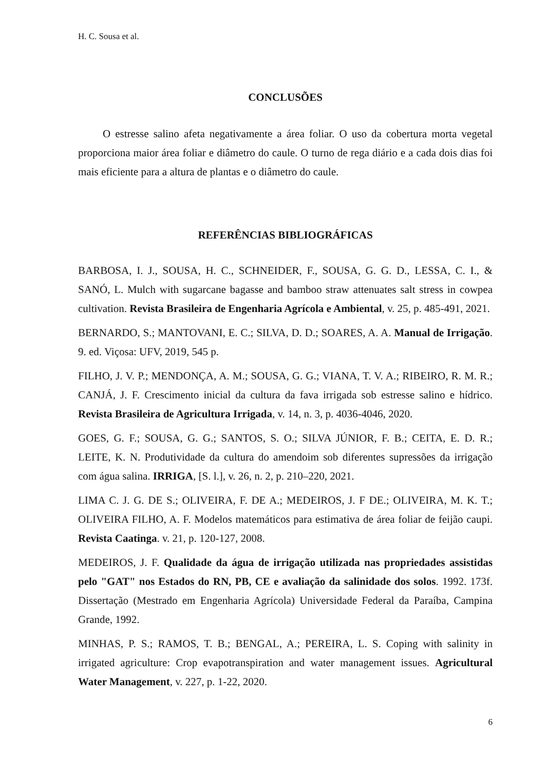H. C. Sousa et al.
CONCLUSÕES
O estresse salino afeta negativamente a área foliar. O uso da cobertura morta vegetal proporciona maior área foliar e diâmetro do caule. O turno de rega diário e a cada dois dias foi mais eficiente para a altura de plantas e o diâmetro do caule.
REFERÊNCIAS BIBLIOGRÁFICAS
BARBOSA, I. J., SOUSA, H. C., SCHNEIDER, F., SOUSA, G. G. D., LESSA, C. I., & SANÓ, L. Mulch with sugarcane bagasse and bamboo straw attenuates salt stress in cowpea cultivation. Revista Brasileira de Engenharia Agrícola e Ambiental, v. 25, p. 485-491, 2021.
BERNARDO, S.; MANTOVANI, E. C.; SILVA, D. D.; SOARES, A. A. Manual de Irrigação. 9. ed. Viçosa: UFV, 2019, 545 p.
FILHO, J. V. P.; MENDONÇA, A. M.; SOUSA, G. G.; VIANA, T. V. A.; RIBEIRO, R. M. R.; CANJÁ, J. F. Crescimento inicial da cultura da fava irrigada sob estresse salino e hídrico. Revista Brasileira de Agricultura Irrigada, v. 14, n. 3, p. 4036-4046, 2020.
GOES, G. F.; SOUSA, G. G.; SANTOS, S. O.; SILVA JÚNIOR, F. B.; CEITA, E. D. R.; LEITE, K. N. Produtividade da cultura do amendoim sob diferentes supressões da irrigação com água salina. IRRIGA, [S. l.], v. 26, n. 2, p. 210–220, 2021.
LIMA C. J. G. DE S.; OLIVEIRA, F. DE A.; MEDEIROS, J. F DE.; OLIVEIRA, M. K. T.; OLIVEIRA FILHO, A. F. Modelos matemáticos para estimativa de área foliar de feijão caupi. Revista Caatinga. v. 21, p. 120-127, 2008.
MEDEIROS, J. F. Qualidade da água de irrigação utilizada nas propriedades assistidas pelo "GAT" nos Estados do RN, PB, CE e avaliação da salinidade dos solos. 1992. 173f. Dissertação (Mestrado em Engenharia Agrícola) Universidade Federal da Paraíba, Campina Grande, 1992.
MINHAS, P. S.; RAMOS, T. B.; BENGAL, A.; PEREIRA, L. S. Coping with salinity in irrigated agriculture: Crop evapotranspiration and water management issues. Agricultural Water Management, v. 227, p. 1-22, 2020.
6